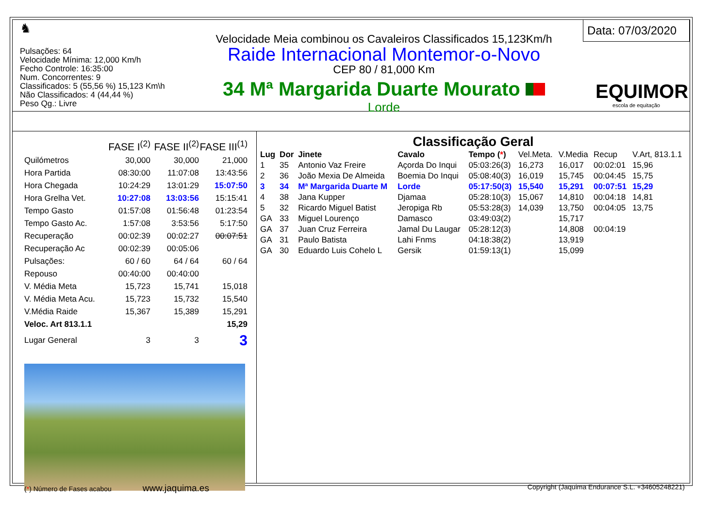♞
Pulsações: 64
Velocidade Mínima: 12,000 Km/h
Fecho Controle: 16:35:00
Num. Concorrentes: 9
Classificados: 5 (55,56 %) 15,123 Km\h
Não Classificados: 4 (44,44 %)
Peso Qg.: Livre
Velocidade Meia combinou os Cavaleiros Classificados 15,123Km/h
Raide Internacional Montemor-o-Novo
CEP 80 / 81,000 Km
34 Mª Margarida Duarte Mourato
Lorde
Data: 07/03/2020
EQUIMOR
escola de equitação
| | FASE I<sup>(2)</sup> | FASE II<sup>(2)</sup> | FASE III<sup>(1)</sup> |
| Quilómetros | 30,000 | 30,000 | 21,000 |
| Hora Partida | 08:30:00 | 11:07:08 | 13:43:56 |
| Hora Chegada | 10:24:29 | 13:01:29 | 15:07:50 |
| Hora Grelha Vet. | 10:27:08 | 13:03:56 | 15:15:41 |
| Tempo Gasto | 01:57:08 | 01:56:48 | 01:23:54 |
| Tempo Gasto Ac. | 1:57:08 | 3:53:56 | 5:17:50 |
| Recuperação | 00:02:39 | 00:02:27 | 00:07:51 |
| Recuperação Ac | 00:02:39 | 00:05:06 | |
| Pulsações: | 60 / 60 | 64 / 64 | 60 / 64 |
| Repouso | 00:40:00 | 00:40:00 | |
| V. Média Meta | 15,723 | 15,741 | 15,018 |
| V. Média Meta Acu. | 15,723 | 15,732 | 15,540 |
| V.Média Raide | 15,367 | 15,389 | 15,291 |
| Veloc. Art 813.1.1 | | | 15,29 |
| Lugar General | 3 | 3 | 3 |
Classificação Geral
| Lug | Dor | Jinete | Cavalo | Tempo ( * ) | Vel.Meta. | V.Media | Recup | V.Art, 813.1.1 |
| --- | --- | --- | --- | --- | --- | --- | --- | --- |
| 1 | 35 | Antonio Vaz Freire | Açorda Do Inqui | 05:03:26(3) | 16,273 | 16,017 | 00:02:01 | 15,96 |
| 2 | 36 | João Mexia De Almeida | Boemia Do Inqui | 05:08:40(3) | 16,019 | 15,745 | 00:04:45 | 15,75 |
| 3 | 34 | Mª Margarida Duarte M | Lorde | 05:17:50(3) | 15,540 | 15,291 | 00:07:51 | 15,29 |
| 4 | 38 | Jana Kupper | Djamaa | 05:28:10(3) | 15,067 | 14,810 | 00:04:18 | 14,81 |
| 5 | 32 | Ricardo Miguel Batist | Jeropiga Rb | 05:53:28(3) | 14,039 | 13,750 | 00:04:05 | 13,75 |
| GA | 33 | Miguel Lourenço | Damasco | 03:49:03(2) | | 15,717 | | |
| GA | 37 | Juan Cruz Ferreira | Jamal Du Laugar | 05:28:12(3) | | 14,808 | 00:04:19 | |
| GA | 31 | Paulo Batista | Lahi Fnms | 04:18:38(2) | | 13,919 | | |
| GA | 30 | Eduardo Luis Cohelo L | Gersik | 01:59:13(1) | | 15,099 | | |
(*) Número de Fases acabou www.jaquima.es Copyright (Jaquima Endurance S.L. +34605248221)